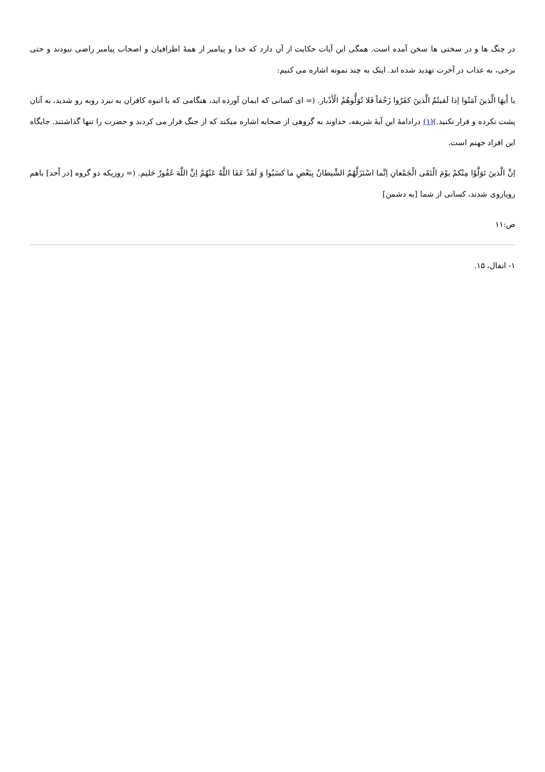در جنگ ها و در سختی ها سخن آمده است. همگی این آیات حکایت از آن دارد که خدا و پیامبر از همهٔ اطرافیان و اصحاب پیامبر راضی نبودند و حتی برخی، به عذاب در آخرت تهدید شده اند. اینک به چند نمونه اشاره می کنیم:
یا أَیهَا الَّذینَ آمَنُوا اِذا لَقیتُمُ الَّذینَ کفَرُوا زَحْفاً فَلا تُوَلُّوهُمُ الْأَدْبار. (= ای کسانی که ایمان آورده اید، هنگامی که با انبوه کافران به نبرد روبه رو شدید، به آنان پشت نکرده و فرار نکنید.)(۱) درادامهٔ این آیهٔ شریفه، خداوند به گروهی از صحابه اشاره میکند که از جنگ فرار می کردند و حضرت را تنها گذاشتند. جایگاه این افراد جهنم است.
اِنَّ الَّذینَ تَوَلَّوْا مِنْکمْ یوْمَ الْتَقَی الْجَمْعانِ اِنَّما اسْتَزَلَّهُمُ الشَّیطانُ بِبَعْضِ ما کسَبُوا وَ لَقَدْ عَفَا اللَّهُ عَنْهُمْ اِنَّ اللَّهَ غَفُورٌ حَلیم. (= روزیکه دو گروه [در اُحد] باهم رویاروی شدند، کسانی از شما [به دشمن]
ص:۱۱
۱- انفال، ۱۵.